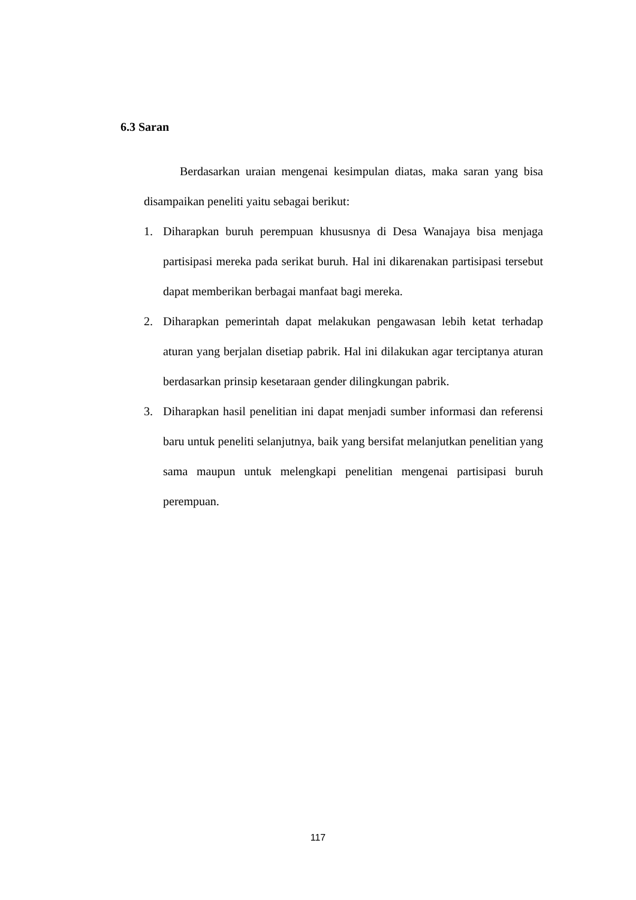6.3 Saran
Berdasarkan uraian mengenai kesimpulan diatas, maka saran yang bisa disampaikan peneliti yaitu sebagai berikut:
1. Diharapkan buruh perempuan khususnya di Desa Wanajaya bisa menjaga partisipasi mereka pada serikat buruh. Hal ini dikarenakan partisipasi tersebut dapat memberikan berbagai manfaat bagi mereka.
2. Diharapkan pemerintah dapat melakukan pengawasan lebih ketat terhadap aturan yang berjalan disetiap pabrik. Hal ini dilakukan agar terciptanya aturan berdasarkan prinsip kesetaraan gender dilingkungan pabrik.
3. Diharapkan hasil penelitian ini dapat menjadi sumber informasi dan referensi baru untuk peneliti selanjutnya, baik yang bersifat melanjutkan penelitian yang sama maupun untuk melengkapi penelitian mengenai partisipasi buruh perempuan.
117